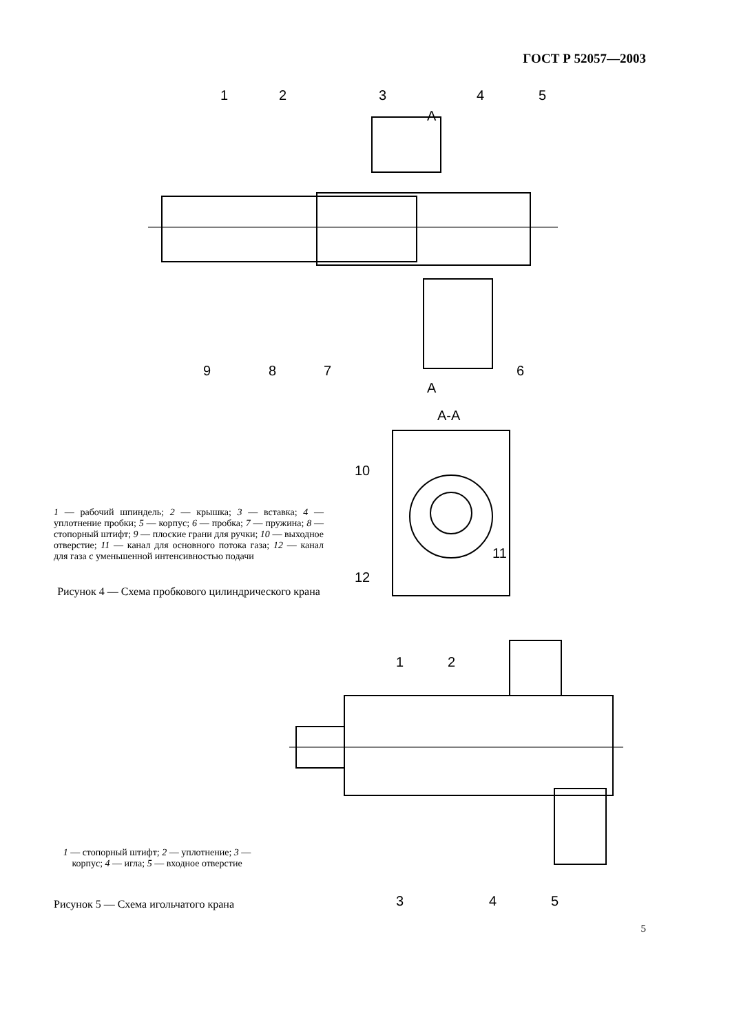ГОСТ Р 52057—2003
1
2
3
4
5
9
8
7
6
A
A
A-A
10
11
12
1 — рабочий шпиндель; 2 — крышка; 3 — вставка; 4 — уплотнение пробки; 5 — корпус; 6 — пробка; 7 — пружина; 8 — стопорный штифт; 9 — плоские грани для ручки; 10 — выходное отверстие; 11 — канал для основного потока газа; 12 — канал для газа с уменьшенной интенсивностью подачи
Рисунок 4 — Схема пробкового цилиндрического крана
1
2
3
4
5
1 — стопорный штифт; 2 — уплотнение; 3 — корпус; 4 — игла; 5 — входное отверстие
Рисунок 5 — Схема игольчатого крана
5